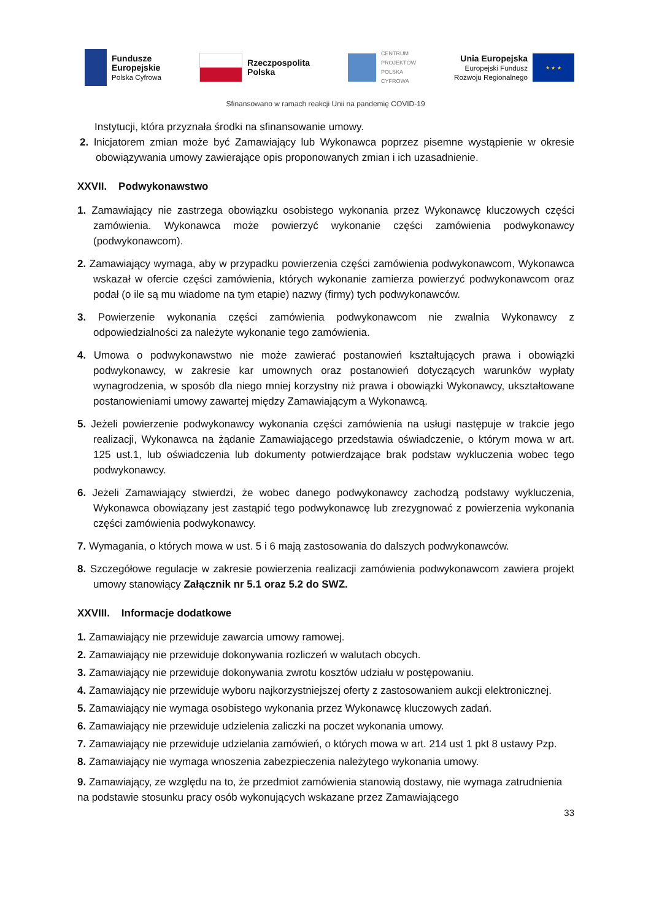Fundusze
Europejskie
Polska Cyfrowa
Rzeczpospolita
Polska
CENTRUM
PROJEKTÓW
POLSKA
CYFROWA
Unia Europejska
Europejski Fundusz
Rozwoju Regionalnego
★ ★ ★
Sfinansowano w ramach reakcji Unii na pandemię COVID-19
Instytucji, która przyznała środki na sfinansowanie umowy.
2. Inicjatorem zmian może być Zamawiający lub Wykonawca poprzez pisemne wystąpienie w okresie obowiązywania umowy zawierające opis proponowanych zmian i ich uzasadnienie.
XXVII. Podwykonawstwo
1. Zamawiający nie zastrzega obowiązku osobistego wykonania przez Wykonawcę kluczowych części zamówienia. Wykonawca może powierzyć wykonanie części zamówienia podwykonawcy (podwykonawcom).
2. Zamawiający wymaga, aby w przypadku powierzenia części zamówienia podwykonawcom, Wykonawca wskazał w ofercie części zamówienia, których wykonanie zamierza powierzyć podwykonawcom oraz podał (o ile są mu wiadome na tym etapie) nazwy (firmy) tych podwykonawców.
3. Powierzenie wykonania części zamówienia podwykonawcom nie zwalnia Wykonawcy z odpowiedzialności za należyte wykonanie tego zamówienia.
4. Umowa o podwykonawstwo nie może zawierać postanowień kształtujących prawa i obowiązki podwykonawcy, w zakresie kar umownych oraz postanowień dotyczących warunków wypłaty wynagrodzenia, w sposób dla niego mniej korzystny niż prawa i obowiązki Wykonawcy, ukształtowane postanowieniami umowy zawartej między Zamawiającym a Wykonawcą.
5. Jeżeli powierzenie podwykonawcy wykonania części zamówienia na usługi następuje w trakcie jego realizacji, Wykonawca na żądanie Zamawiającego przedstawia oświadczenie, o którym mowa w art. 125 ust.1, lub oświadczenia lub dokumenty potwierdzające brak podstaw wykluczenia wobec tego podwykonawcy.
6. Jeżeli Zamawiający stwierdzi, że wobec danego podwykonawcy zachodzą podstawy wykluczenia, Wykonawca obowiązany jest zastąpić tego podwykonawcę lub zrezygnować z powierzenia wykonania części zamówienia podwykonawcy.
7. Wymagania, o których mowa w ust. 5 i 6 mają zastosowania do dalszych podwykonawców.
8. Szczegółowe regulacje w zakresie powierzenia realizacji zamówienia podwykonawcom zawiera projekt umowy stanowiący Załącznik nr 5.1 oraz 5.2 do SWZ.
XXVIII. Informacje dodatkowe
1. Zamawiający nie przewiduje zawarcia umowy ramowej.
2. Zamawiający nie przewiduje dokonywania rozliczeń w walutach obcych.
3. Zamawiający nie przewiduje dokonywania zwrotu kosztów udziału w postępowaniu.
4. Zamawiający nie przewiduje wyboru najkorzystniejszej oferty z zastosowaniem aukcji elektronicznej.
5. Zamawiający nie wymaga osobistego wykonania przez Wykonawcę kluczowych zadań.
6. Zamawiający nie przewiduje udzielenia zaliczki na poczet wykonania umowy.
7. Zamawiający nie przewiduje udzielania zamówień, o których mowa w art. 214 ust 1 pkt 8 ustawy Pzp.
8. Zamawiający nie wymaga wnoszenia zabezpieczenia należytego wykonania umowy.
9. Zamawiający, ze względu na to, że przedmiot zamówienia stanowią dostawy, nie wymaga zatrudnienia na podstawie stosunku pracy osób wykonujących wskazane przez Zamawiającego
33